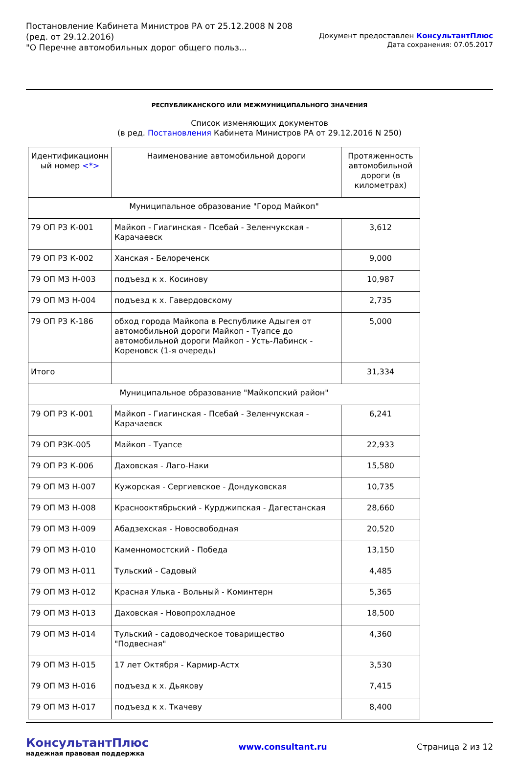Постановление Кабинета Министров РА от 25.12.2008 N 208
(ред. от 29.12.2016)
"О Перечне автомобильных дорог общего польз...
Документ предоставлен КонсультантПлюс
Дата сохранения: 07.05.2017
РЕСПУБЛИКАНСКОГО ИЛИ МЕЖМУНИЦИПАЛЬНОГО ЗНАЧЕНИЯ
Список изменяющих документов
(в ред. Постановления Кабинета Министров РА от 29.12.2016 N 250)
| Идентификационн ый номер <*> | Наименование автомобильной дороги | Протяженность автомобильной дороги (в километрах) |
| --- | --- | --- |
| Муниципальное образование "Город Майкоп" | | |
| 79 ОП РЗ К-001 | Майкоп - Гиагинская - Псебай - Зеленчукская - Карачаевск | 3,612 |
| 79 ОП РЗ К-002 | Ханская - Белореченск | 9,000 |
| 79 ОП МЗ Н-003 | подъезд к х. Косинову | 10,987 |
| 79 ОП МЗ Н-004 | подъезд к х. Гавердовскому | 2,735 |
| 79 ОП РЗ К-186 | обход города Майкопа в Республике Адыгея от автомобильной дороги Майкоп - Туапсе до автомобильной дороги Майкоп - Усть-Лабинск - Кореновск (1-я очередь) | 5,000 |
| Итого | | 31,334 |
| Муниципальное образование "Майкопский район" | | |
| 79 ОП РЗ К-001 | Майкоп - Гиагинская - Псебай - Зеленчукская - Карачаевск | 6,241 |
| 79 ОП РЗК-005 | Майкоп - Туапсе | 22,933 |
| 79 ОП РЗ К-006 | Даховская - Лаго-Наки | 15,580 |
| 79 ОП МЗ Н-007 | Кужорская - Сергиевское - Дондуковская | 10,735 |
| 79 ОП МЗ Н-008 | Краснооктябрьский - Курджипская - Дагестанская | 28,660 |
| 79 ОП МЗ Н-009 | Абадзехская - Новосвободная | 20,520 |
| 79 ОП МЗ Н-010 | Каменномостский - Победа | 13,150 |
| 79 ОП МЗ Н-011 | Тульский - Садовый | 4,485 |
| 79 ОП МЗ Н-012 | Красная Улька - Вольный - Коминтерн | 5,365 |
| 79 ОП МЗ Н-013 | Даховская - Новопрохладное | 18,500 |
| 79 ОП МЗ Н-014 | Тульский - садоводческое товарищество "Подвесная" | 4,360 |
| 79 ОП МЗ Н-015 | 17 лет Октября - Кармир-Астх | 3,530 |
| 79 ОП МЗ Н-016 | подъезд к х. Дьякову | 7,415 |
| 79 ОП МЗ Н-017 | подъезд к х. Ткачеву | 8,400 |
КонсультантПлюс
надежная правовая поддержка
www.consultant.ru Страница 2 из 12